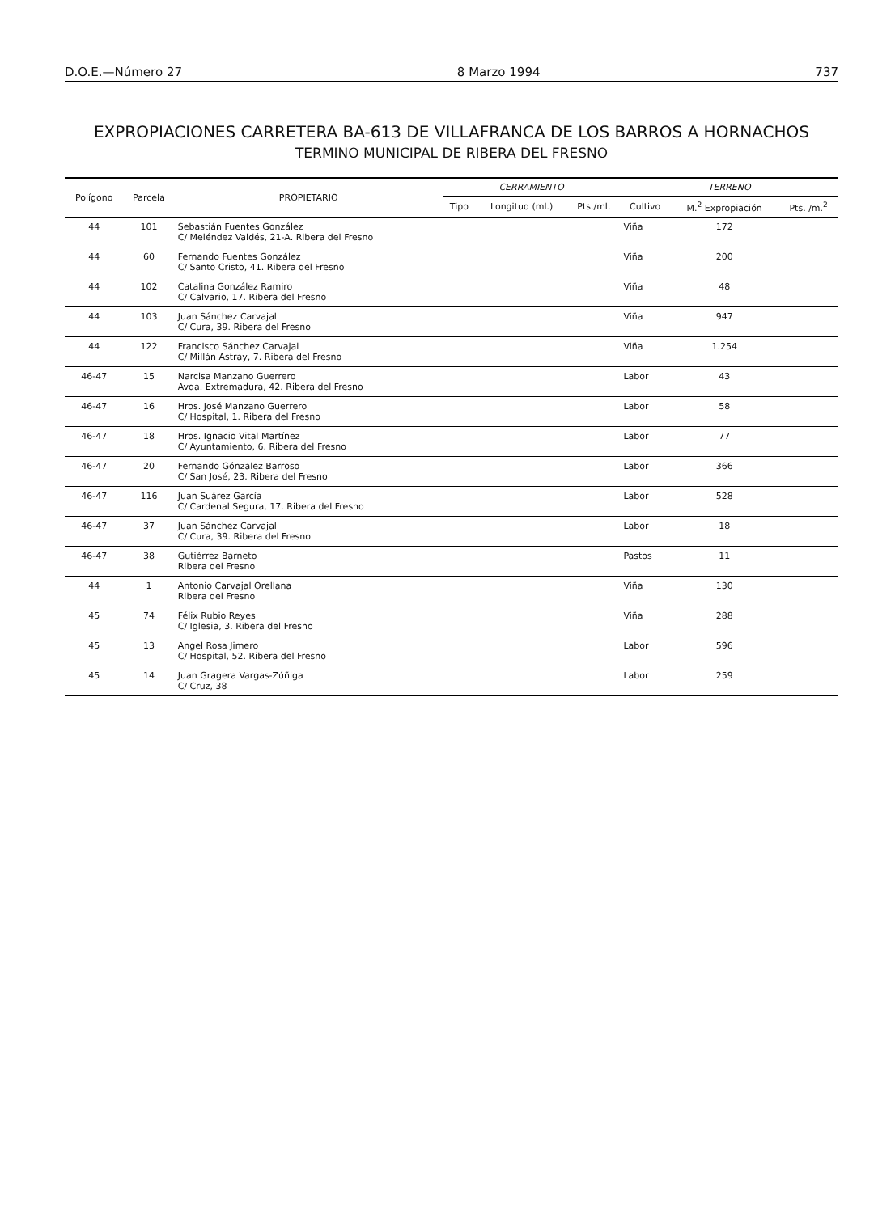D.O.E.—Número 27 8 Marzo 1994 737
EXPROPIACIONES CARRETERA BA-613 DE VILLAFRANCA DE LOS BARROS A HORNACHOS
TERMINO MUNICIPAL DE RIBERA DEL FRESNO
| Polígono | Parcela | PROPIETARIO | CERRAMIENTO | | | TERRENO | | |
| --- | --- | --- | --- | --- | --- | --- | --- | --- |
| | | | Tipo | Longitud (ml.) | Pts./ml. | Cultivo | M.<sup>2</sup> Expropiación | Pts. /m.<sup>2</sup> |
| 44 | 101 | Sebastián Fuentes González C/ Meléndez Valdés, 21-A. Ribera del Fresno | | | | Viña | 172 | |
| 44 | 60 | Fernando Fuentes González C/ Santo Cristo, 41. Ribera del Fresno | | | | Viña | 200 | |
| 44 | 102 | Catalina González Ramiro C/ Calvario, 17. Ribera del Fresno | | | | Viña | 48 | |
| 44 | 103 | Juan Sánchez Carvajal C/ Cura, 39. Ribera del Fresno | | | | Viña | 947 | |
| 44 | 122 | Francisco Sánchez Carvajal C/ Millán Astray, 7. Ribera del Fresno | | | | Viña | 1.254 | |
| 46-47 | 15 | Narcisa Manzano Guerrero Avda. Extremadura, 42. Ribera del Fresno | | | | Labor | 43 | |
| 46-47 | 16 | Hros. José Manzano Guerrero C/ Hospital, 1. Ribera del Fresno | | | | Labor | 58 | |
| 46-47 | 18 | Hros. Ignacio Vital Martínez C/ Ayuntamiento, 6. Ribera del Fresno | | | | Labor | 77 | |
| 46-47 | 20 | Fernando Gónzalez Barroso C/ San José, 23. Ribera del Fresno | | | | Labor | 366 | |
| 46-47 | 116 | Juan Suárez García C/ Cardenal Segura, 17. Ribera del Fresno | | | | Labor | 528 | |
| 46-47 | 37 | Juan Sánchez Carvajal C/ Cura, 39. Ribera del Fresno | | | | Labor | 18 | |
| 46-47 | 38 | Gutiérrez Barneto Ribera del Fresno | | | | Pastos | 11 | |
| 44 | 1 | Antonio Carvajal Orellana Ribera del Fresno | | | | Viña | 130 | |
| 45 | 74 | Félix Rubio Reyes C/ Iglesia, 3. Ribera del Fresno | | | | Viña | 288 | |
| 45 | 13 | Angel Rosa Jimero C/ Hospital, 52. Ribera del Fresno | | | | Labor | 596 | |
| 45 | 14 | Juan Gragera Vargas-Zúñiga C/ Cruz, 38 | | | | Labor | 259 | |